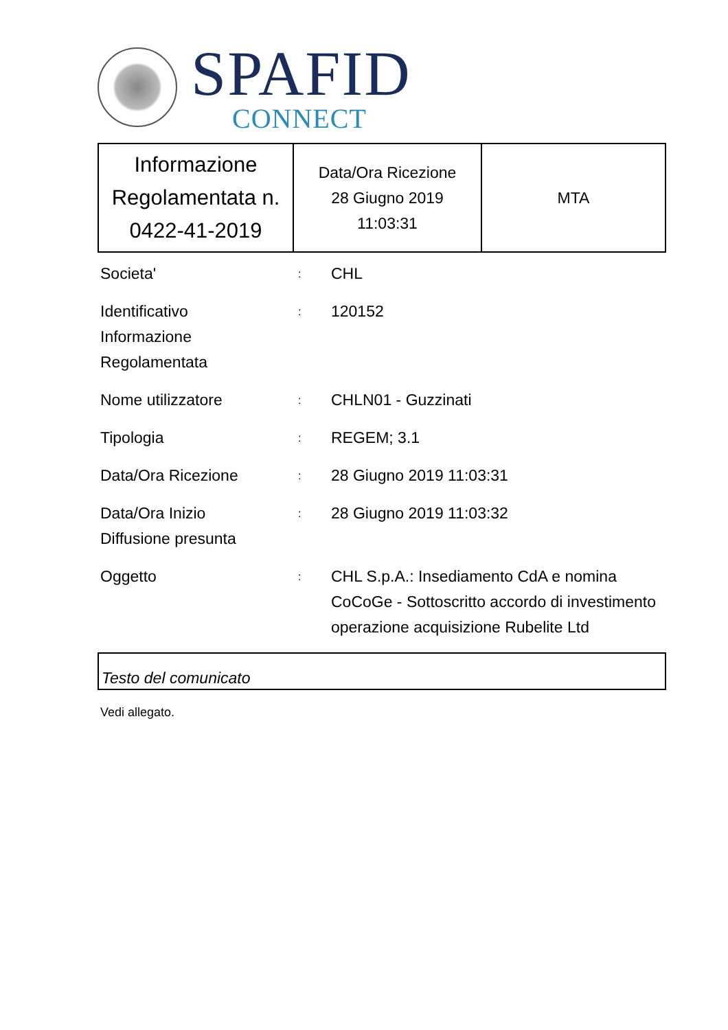SPAFID
CONNECT
| Informazione Regolamentata n. 0422-41-2019 | Data/Ora Ricezione 28 Giugno 2019 11:03:31 | MTA |
| Societa' | : | CHL |
| Identificativo Informazione Regolamentata | : | 120152 |
| Nome utilizzatore | : | CHLN01 - Guzzinati |
| Tipologia | : | REGEM; 3.1 |
| Data/Ora Ricezione | : | 28 Giugno 2019 11:03:31 |
| Data/Ora Inizio Diffusione presunta | : | 28 Giugno 2019 11:03:32 |
| Oggetto | : | CHL S.p.A.: Insediamento CdA e nomina CoCoGe - Sottoscritto accordo di investimento operazione acquisizione Rubelite Ltd |
Testo del comunicato
Vedi allegato.